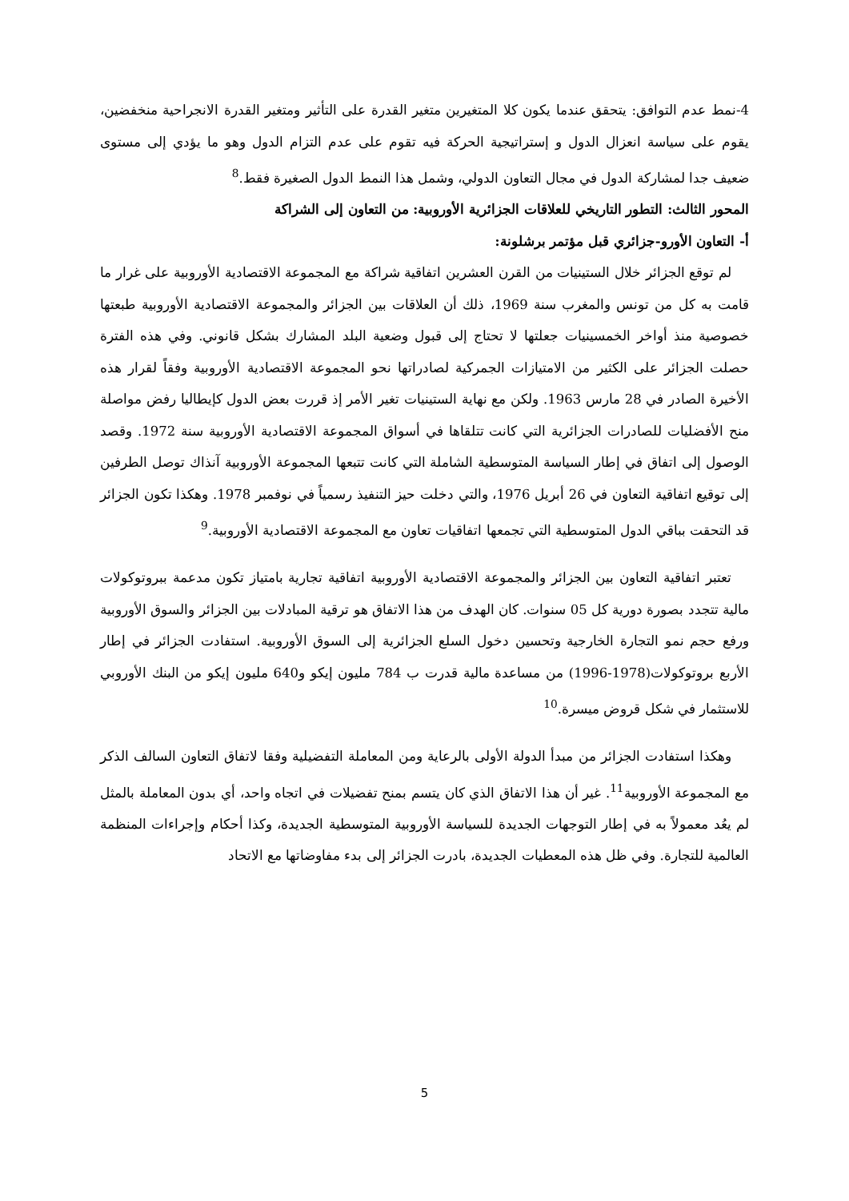4-نمط عدم التوافق: يتحقق عندما يكون كلا المتغيرين متغير القدرة على التأثير ومتغير القدرة الانجراحية منخفضين، يقوم على سياسة انعزال الدول و إستراتيجية الحركة فيه تقوم على عدم التزام الدول وهو ما يؤدي إلى مستوى ضعيف جدا لمشاركة الدول في مجال التعاون الدولي، وشمل هذا النمط الدول الصغيرة فقط.<sup>8</sup>
المحور الثالث: التطور التاريخي للعلاقات الجزائرية الأوروبية: من التعاون إلى الشراكة
أ- التعاون الأورو-جزائري قبل مؤتمر برشلونة:
لم توقع الجزائر خلال الستينيات من القرن العشرين اتفاقية شراكة مع المجموعة الاقتصادية الأوروبية على غرار ما قامت به كل من تونس والمغرب سنة 1969، ذلك أن العلاقات بين الجزائر والمجموعة الاقتصادية الأوروبية طبعتها خصوصية منذ أواخر الخمسينيات جعلتها لا تحتاج إلى قبول وضعية البلد المشارك بشكل قانوني. وفي هذه الفترة حصلت الجزائر على الكثير من الامتيازات الجمركية لصادراتها نحو المجموعة الاقتصادية الأوروبية وفقاً لقرار هذه الأخيرة الصادر في 28 مارس 1963. ولكن مع نهاية الستينيات تغير الأمر إذ قررت بعض الدول كإيطاليا رفض مواصلة منح الأفضليات للصادرات الجزائرية التي كانت تتلقاها في أسواق المجموعة الاقتصادية الأوروبية سنة 1972. وقصد الوصول إلى اتفاق في إطار السياسة المتوسطية الشاملة التي كانت تتبعها المجموعة الأوروبية آنذاك توصل الطرفين إلى توقيع اتفاقية التعاون في 26 أبريل 1976، والتي دخلت حيز التنفيذ رسمياً في نوفمبر 1978. وهكذا تكون الجزائر قد التحقت بباقي الدول المتوسطية التي تجمعها اتفاقيات تعاون مع المجموعة الاقتصادية الأوروبية.<sup>9</sup>
تعتبر اتفاقية التعاون بين الجزائر والمجموعة الاقتصادية الأوروبية اتفاقية تجارية بامتياز تكون مدعمة ببروتوكولات مالية تتجدد بصورة دورية كل 05 سنوات. كان الهدف من هذا الاتفاق هو ترقية المبادلات بين الجزائر والسوق الأوروبية ورفع حجم نمو التجارة الخارجية وتحسين دخول السلع الجزائرية إلى السوق الأوروبية. استفادت الجزائر في إطار الأربع بروتوكولات(1978-1996) من مساعدة مالية قدرت ب 784 مليون إيكو و640 مليون إيكو من البنك الأوروبي للاستثمار في شكل قروض ميسرة.<sup>10</sup>
وهكذا استفادت الجزائر من مبدأ الدولة الأولى بالرعاية ومن المعاملة التفضيلية وفقا لاتفاق التعاون السالف الذكر مع المجموعة الأوروبية<sup>11</sup>. غير أن هذا الاتفاق الذي كان يتسم بمنح تفضيلات في اتجاه واحد، أي بدون المعاملة بالمثل لم يعُد معمولاً به في إطار التوجهات الجديدة للسياسة الأوروبية المتوسطية الجديدة، وكذا أحكام وإجراءات المنظمة العالمية للتجارة. وفي ظل هذه المعطيات الجديدة، بادرت الجزائر إلى بدء مفاوضاتها مع الاتحاد
5